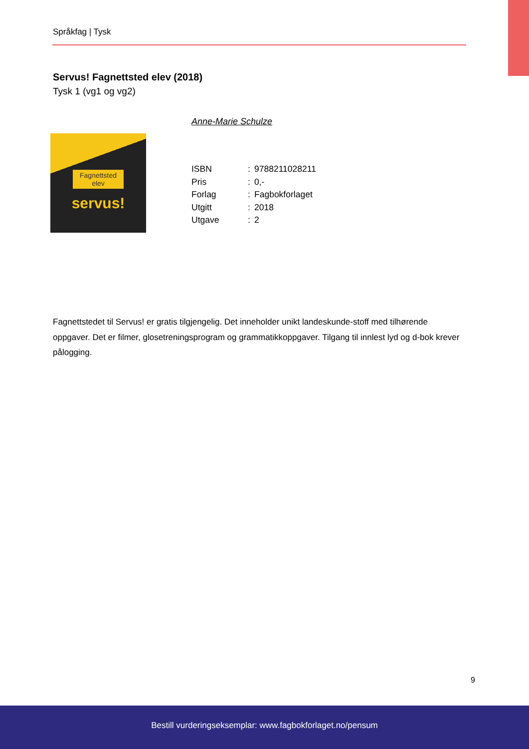Språkfag | Tysk
Servus! Fagnettsted elev (2018)
Tysk 1 (vg1 og vg2)
Anne-Marie Schulze
Fagnettsted elev
servus!
| ISBN | : | 9788211028211 |
| Pris | : | 0,- |
| Forlag | : | Fagbokforlaget |
| Utgitt | : | 2018 |
| Utgave | : | 2 |
Fagnettstedet til Servus! er gratis tilgjengelig. Det inneholder unikt landeskunde-stoff med tilhørende oppgaver. Det er filmer, glosetreningsprogram og grammatikkoppgaver. Tilgang til innlest lyd og d-bok krever pålogging.
9
Bestill vurderingseksemplar: www.fagbokforlaget.no/pensum